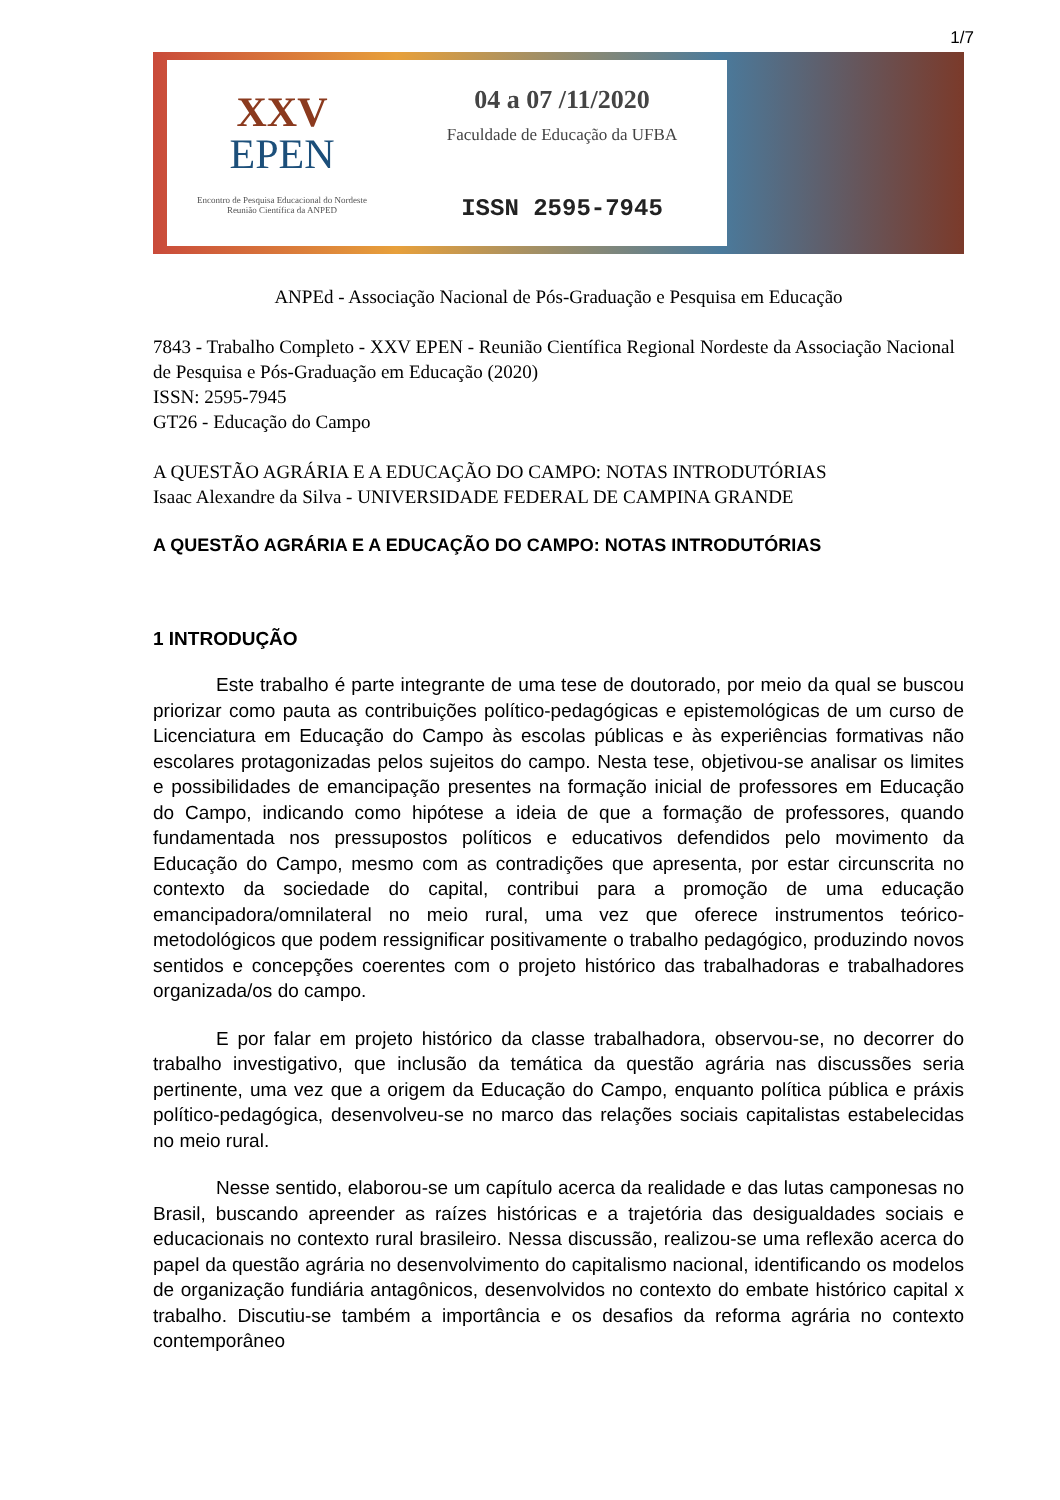1/7
XXV
EPEN
Encontro de Pesquisa Educacional do Nordeste
Reunião Científica da ANPED
04 a 07 /11/2020
Faculdade de Educação da UFBA
ISSN 2595-7945
ANPEd - Associação Nacional de Pós-Graduação e Pesquisa em Educação
7843 - Trabalho Completo - XXV EPEN - Reunião Científica Regional Nordeste da Associação Nacional de Pesquisa e Pós-Graduação em Educação (2020)
ISSN: 2595-7945
GT26 - Educação do Campo
A QUESTÃO AGRÁRIA E A EDUCAÇÃO DO CAMPO: NOTAS INTRODUTÓRIAS
Isaac Alexandre da Silva - UNIVERSIDADE FEDERAL DE CAMPINA GRANDE
A QUESTÃO AGRÁRIA E A EDUCAÇÃO DO CAMPO: NOTAS INTRODUTÓRIAS
1 INTRODUÇÃO
Este trabalho é parte integrante de uma tese de doutorado, por meio da qual se buscou priorizar como pauta as contribuições político-pedagógicas e epistemológicas de um curso de Licenciatura em Educação do Campo às escolas públicas e às experiências formativas não escolares protagonizadas pelos sujeitos do campo. Nesta tese, objetivou-se analisar os limites e possibilidades de emancipação presentes na formação inicial de professores em Educação do Campo, indicando como hipótese a ideia de que a formação de professores, quando fundamentada nos pressupostos políticos e educativos defendidos pelo movimento da Educação do Campo, mesmo com as contradições que apresenta, por estar circunscrita no contexto da sociedade do capital, contribui para a promoção de uma educação emancipadora/omnilateral no meio rural, uma vez que oferece instrumentos teórico-metodológicos que podem ressignificar positivamente o trabalho pedagógico, produzindo novos sentidos e concepções coerentes com o projeto histórico das trabalhadoras e trabalhadores organizada/os do campo.
E por falar em projeto histórico da classe trabalhadora, observou-se, no decorrer do trabalho investigativo, que inclusão da temática da questão agrária nas discussões seria pertinente, uma vez que a origem da Educação do Campo, enquanto política pública e práxis político-pedagógica, desenvolveu-se no marco das relações sociais capitalistas estabelecidas no meio rural.
Nesse sentido, elaborou-se um capítulo acerca da realidade e das lutas camponesas no Brasil, buscando apreender as raízes históricas e a trajetória das desigualdades sociais e educacionais no contexto rural brasileiro. Nessa discussão, realizou-se uma reflexão acerca do papel da questão agrária no desenvolvimento do capitalismo nacional, identificando os modelos de organização fundiária antagônicos, desenvolvidos no contexto do embate histórico capital x trabalho. Discutiu-se também a importância e os desafios da reforma agrária no contexto contemporâneo